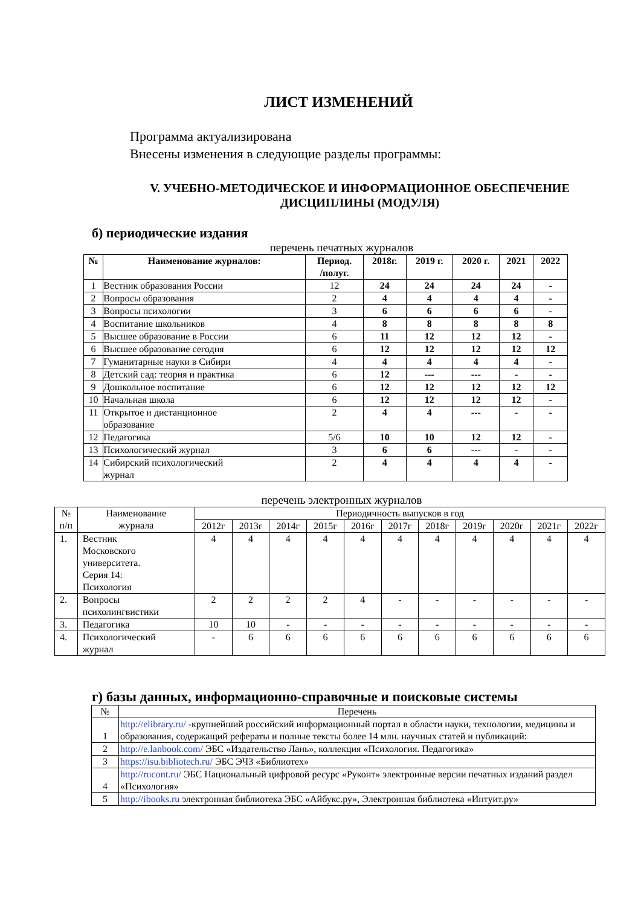ЛИСТ ИЗМЕНЕНИЙ
Программа актуализирована
Внесены изменения в следующие разделы программы:
V. УЧЕБНО-МЕТОДИЧЕСКОЕ И ИНФОРМАЦИОННОЕ ОБЕСПЕЧЕНИЕ
ДИСЦИПЛИНЫ (МОДУЛЯ)
б) периодические издания
перечень печатных журналов
| № | Наименование журналов: | Период. /полуг. | 2018г. | 2019 г. | 2020 г. | 2021 | 2022 |
| --- | --- | --- | --- | --- | --- | --- | --- |
| 1 | Вестник образования России | 12 | 24 | 24 | 24 | 24 | - |
| 2 | Вопросы образования | 2 | 4 | 4 | 4 | 4 | - |
| 3 | Вопросы психологии | 3 | 6 | 6 | 6 | 6 | - |
| 4 | Воспитание школьников | 4 | 8 | 8 | 8 | 8 | 8 |
| 5 | Высшее образование в России | 6 | 11 | 12 | 12 | 12 | - |
| 6 | Высшее образование сегодня | 6 | 12 | 12 | 12 | 12 | 12 |
| 7 | Гуманитарные науки в Сибири | 4 | 4 | 4 | 4 | 4 | - |
| 8 | Детский сад: теория и практика | 6 | 12 | --- | --- | - | - |
| 9 | Дошкольное воспитание | 6 | 12 | 12 | 12 | 12 | 12 |
| 10 | Начальная школа | 6 | 12 | 12 | 12 | 12 | - |
| 11 | Открытое и дистанционное образование | 2 | 4 | 4 | --- | - | - |
| 12 | Педагогика | 5/6 | 10 | 10 | 12 | 12 | - |
| 13 | Психологический журнал | 3 | 6 | 6 | --- | - | - |
| 14 | Сибирский психологический журнал | 2 | 4 | 4 | 4 | 4 | - |
перечень электронных журналов
| № п/п | Наименование журнала | Периодичность выпусков в год | | | | | | | | | | |
| --- | --- | --- | --- | --- | --- | --- | --- | --- | --- | --- | --- | --- |
| | | 2012г | 2013г | 2014г | 2015г | 2016г | 2017г | 2018г | 2019г | 2020г | 2021г | 2022г |
| 1. | Вестник Московского университета. Серия 14: Психология | 4 | 4 | 4 | 4 | 4 | 4 | 4 | 4 | 4 | 4 | 4 |
| 2. | Вопросы психолингвистики | 2 | 2 | 2 | 2 | 4 | - | - | - | - | - | - |
| 3. | Педагогика | 10 | 10 | - | - | - | - | - | - | - | - | - |
| 4. | Психологический журнал | - | 6 | 6 | 6 | 6 | 6 | 6 | 6 | 6 | 6 | 6 |
г) базы данных, информационно-справочные и поисковые системы
| № | Перечень |
| --- | --- |
| 1 | http://elibrary.ru/ -крупнейший российский информационный портал в области науки, технологии, медицины и образования, содержащий рефераты и полные тексты более 14 млн. научных статей и публикаций: |
| 2 | http://e.lanbook.com/ ЭБС «Издательство Лань», коллекция «Психология. Педагогика» |
| 3 | https://isu.bibliotech.ru/ ЭБС ЭЧЗ «Библиотех» |
| 4 | http://rucont.ru/ ЭБС Национальный цифровой ресурс «Руконт» электронные версии печатных изданий раздел «Психология» |
| 5 | http://ibooks.ru электронная библиотека ЭБС «Айбукс.ру», Электронная библиотека «Интуит.ру» |